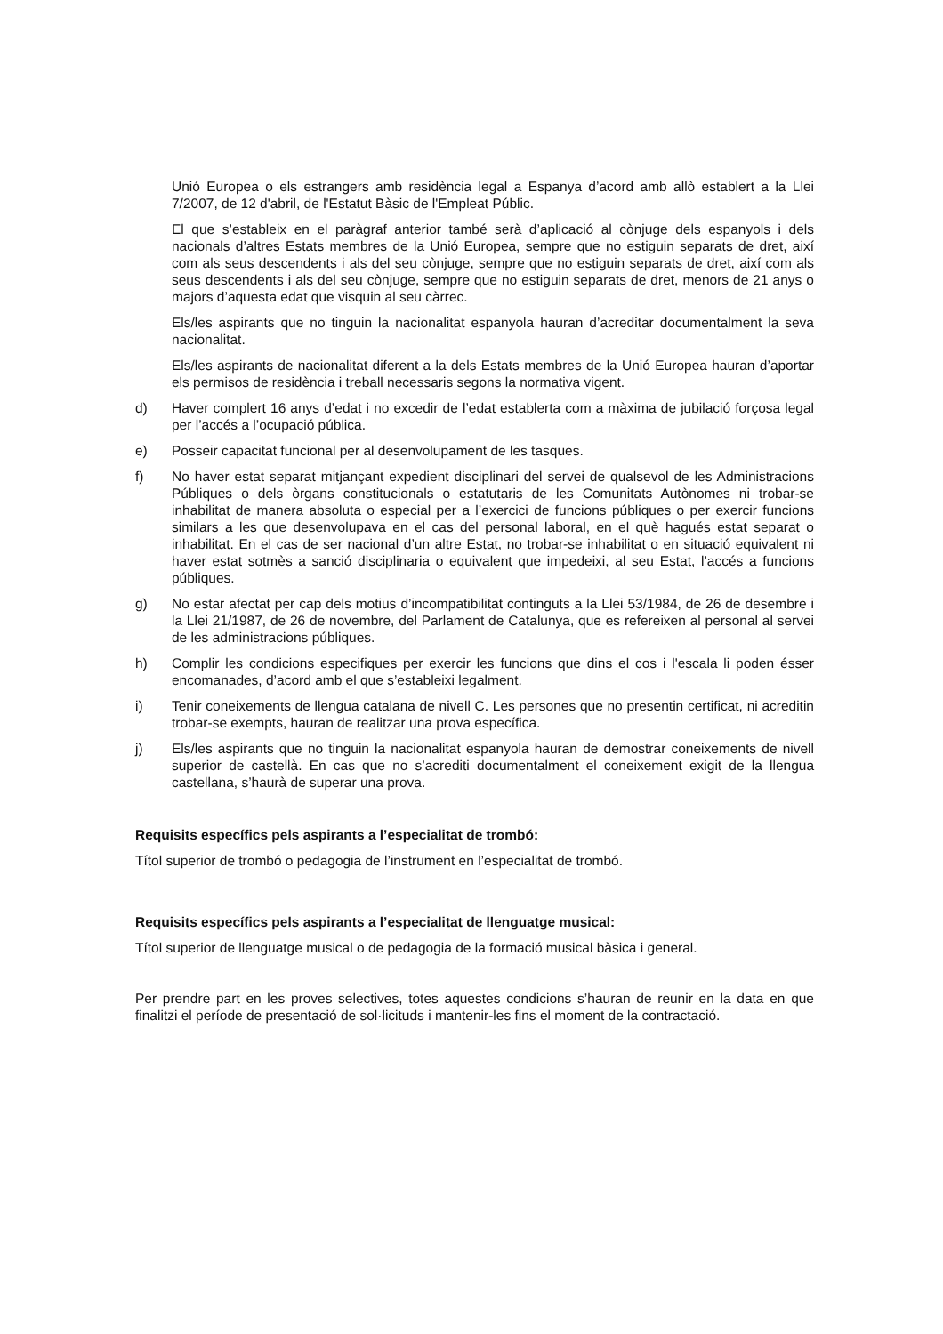Unió Europea o els estrangers amb residència legal a Espanya d’acord amb allò establert a la Llei 7/2007, de 12 d'abril, de l'Estatut Bàsic de l'Empleat Públic.
El que s’estableix en el paràgraf anterior també serà d’aplicació al cònjuge dels espanyols i dels nacionals d’altres Estats membres de la Unió Europea, sempre que no estiguin separats de dret, així com als seus descendents i als del seu cònjuge, sempre que no estiguin separats de dret, així com als seus descendents i als del seu cònjuge, sempre que no estiguin separats de dret, menors de 21 anys o majors d’aquesta edat que visquin al seu càrrec.
Els/les aspirants que no tinguin la nacionalitat espanyola hauran d’acreditar documentalment la seva nacionalitat.
Els/les aspirants de nacionalitat diferent a la dels Estats membres de la Unió Europea hauran d’aportar els permisos de residència i treball necessaris segons la normativa vigent.
d) Haver complert 16 anys d’edat i no excedir de l’edat establerta com a màxima de jubilació forçosa legal per l’accés a l’ocupació pública.
e) Posseir capacitat funcional per al desenvolupament de les tasques.
f) No haver estat separat mitjançant expedient disciplinari del servei de qualsevol de les Administracions Públiques o dels òrgans constitucionals o estatutaris de les Comunitats Autònomes ni trobar-se inhabilitat de manera absoluta o especial per a l’exercici de funcions públiques o per exercir funcions similars a les que desenvolupava en el cas del personal laboral, en el què hagués estat separat o inhabilitat. En el cas de ser nacional d’un altre Estat, no trobar-se inhabilitat o en situació equivalent ni haver estat sotmès a sanció disciplinaria o equivalent que impedeixi, al seu Estat, l’accés a funcions públiques.
g) No estar afectat per cap dels motius d’incompatibilitat continguts a la Llei 53/1984, de 26 de desembre i la Llei 21/1987, de 26 de novembre, del Parlament de Catalunya, que es refereixen al personal al servei de les administracions públiques.
h) Complir les condicions especifiques per exercir les funcions que dins el cos i l'escala li poden ésser encomanades, d’acord amb el que s’estableixi legalment.
i) Tenir coneixements de llengua catalana de nivell C. Les persones que no presentin certificat, ni acreditin trobar-se exempts, hauran de realitzar una prova específica.
j) Els/les aspirants que no tinguin la nacionalitat espanyola hauran de demostrar coneixements de nivell superior de castellà. En cas que no s’acrediti documentalment el coneixement exigit de la llengua castellana, s’haurà de superar una prova.
Requisits específics pels aspirants a l’especialitat de trombó:
Títol superior de trombó o pedagogia de l’instrument en l’especialitat de trombó.
Requisits específics pels aspirants a l’especialitat de llenguatge musical:
Títol superior de llenguatge musical o de pedagogia de la formació musical bàsica i general.
Per prendre part en les proves selectives, totes aquestes condicions s’hauran de reunir en la data en que finalitzi el període de presentació de sol·licituds i mantenir-les fins el moment de la contractació.